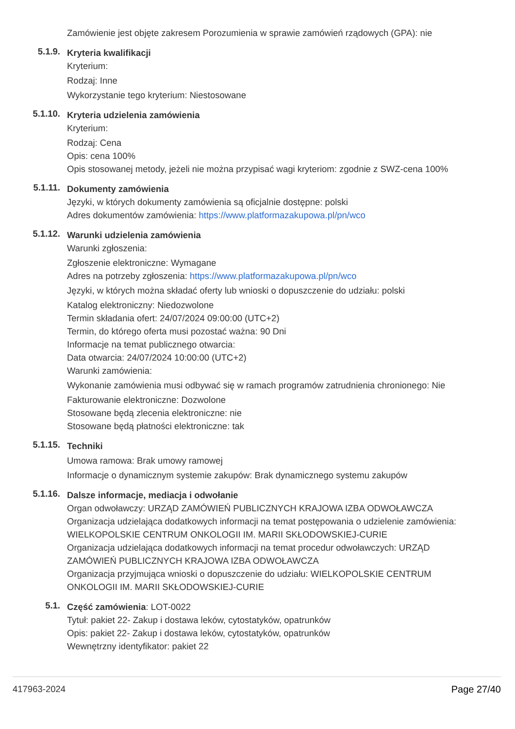Zamówienie jest objęte zakresem Porozumienia w sprawie zamówień rządowych (GPA): nie
5.1.9.
Kryteria kwalifikacji
Kryterium:
Rodzaj: Inne
Wykorzystanie tego kryterium: Niestosowane
5.1.10.
Kryteria udzielenia zamówienia
Kryterium:
Rodzaj: Cena
Opis: cena 100%
Opis stosowanej metody, jeżeli nie można przypisać wagi kryteriom: zgodnie z SWZ-cena 100%
5.1.11.
Dokumenty zamówienia
Języki, w których dokumenty zamówienia są oficjalnie dostępne: polski
Adres dokumentów zamówienia: https://www.platformazakupowa.pl/pn/wco
5.1.12.
Warunki udzielenia zamówienia
Warunki zgłoszenia:
Zgłoszenie elektroniczne: Wymagane
Adres na potrzeby zgłoszenia: https://www.platformazakupowa.pl/pn/wco
Języki, w których można składać oferty lub wnioski o dopuszczenie do udziału: polski
Katalog elektroniczny: Niedozwolone
Termin składania ofert: 24/07/2024 09:00:00 (UTC+2)
Termin, do którego oferta musi pozostać ważna: 90 Dni
Informacje na temat publicznego otwarcia:
Data otwarcia: 24/07/2024 10:00:00 (UTC+2)
Warunki zamówienia:
Wykonanie zamówienia musi odbywać się w ramach programów zatrudnienia chronionego: Nie
Fakturowanie elektroniczne: Dozwolone
Stosowane będą zlecenia elektroniczne: nie
Stosowane będą płatności elektroniczne: tak
5.1.15.
Techniki
Umowa ramowa: Brak umowy ramowej
Informacje o dynamicznym systemie zakupów: Brak dynamicznego systemu zakupów
5.1.16.
Dalsze informacje, mediacja i odwołanie
Organ odwoławczy: URZĄD ZAMÓWIEŃ PUBLICZNYCH KRAJOWA IZBA ODWOŁAWCZA
Organizacja udzielająca dodatkowych informacji na temat postępowania o udzielenie zamówienia: WIELKOPOLSKIE CENTRUM ONKOLOGII IM. MARII SKŁODOWSKIEJ-CURIE
Organizacja udzielająca dodatkowych informacji na temat procedur odwoławczych: URZĄD ZAMÓWIEŃ PUBLICZNYCH KRAJOWA IZBA ODWOŁAWCZA
Organizacja przyjmująca wnioski o dopuszczenie do udziału: WIELKOPOLSKIE CENTRUM ONKOLOGII IM. MARII SKŁODOWSKIEJ-CURIE
5.1.
Część zamówienia: LOT-0022
Tytuł: pakiet 22- Zakup i dostawa leków, cytostatyków, opatrunków
Opis: pakiet 22- Zakup i dostawa leków, cytostatyków, opatrunków
Wewnętrzny identyfikator: pakiet 22
417963-2024 Page 27/40